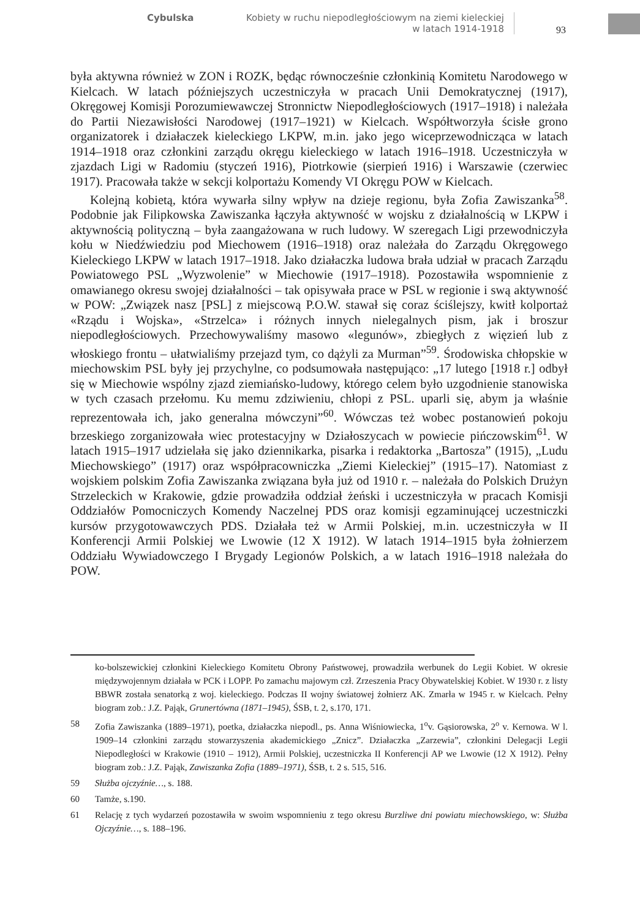Cybulska Kobiety w ruchu niepodległościowym na ziemi kieleckiej
w latach 1914-1918
93
była aktywna również w ZON i ROZK, będąc równocześnie członkinią Komitetu Narodowego w Kielcach. W latach późniejszych uczestniczyła w pracach Unii Demokratycznej (1917), Okręgowej Komisji Porozumiewawczej Stronnictw Niepodległościowych (1917–1918) i należała do Partii Niezawisłości Narodowej (1917–1921) w Kielcach. Współtworzyła ścisłe grono organizatorek i działaczek kieleckiego LKPW, m.in. jako jego wiceprzewodnicząca w latach 1914–1918 oraz członkini zarządu okręgu kieleckiego w latach 1916–1918. Uczestniczyła w zjazdach Ligi w Radomiu (styczeń 1916), Piotrkowie (sierpień 1916) i Warszawie (czerwiec 1917). Pracowała także w sekcji kolportażu Komendy VI Okręgu POW w Kielcach.
Kolejną kobietą, która wywarła silny wpływ na dzieje regionu, była Zofia Zawiszanka<sup>58</sup>. Podobnie jak Filipkowska Zawiszanka łączyła aktywność w wojsku z działalnością w LKPW i aktywnością polityczną – była zaangażowana w ruch ludowy. W szeregach Ligi przewodniczyła kołu w Niedźwiedziu pod Miechowem (1916–1918) oraz należała do Zarządu Okręgowego Kieleckiego LKPW w latach 1917–1918. Jako działaczka ludowa brała udział w pracach Zarządu Powiatowego PSL „Wyzwolenie” w Miechowie (1917–1918). Pozostawiła wspomnienie z omawianego okresu swojej działalności – tak opisywała prace w PSL w regionie i swą aktywność w POW: „Związek nasz [PSL] z miejscową P.O.W. stawał się coraz ściślejszy, kwitł kolportaż «Rządu i Wojska», «Strzelca» i różnych innych nielegalnych pism, jak i broszur niepodległościowych. Przechowywaliśmy masowo «legunów», zbiegłych z więzień lub z włoskiego frontu – ułatwialiśmy przejazd tym, co dążyli za Murman”<sup>59</sup>. Środowiska chłopskie w miechowskim PSL były jej przychylne, co podsumowała następująco: „17 lutego [1918 r.] odbył się w Miechowie wspólny zjazd ziemiańsko-ludowy, którego celem było uzgodnienie stanowiska w tych czasach przełomu. Ku memu zdziwieniu, chłopi z PSL. uparli się, abym ja właśnie reprezentowała ich, jako generalna mówczyni”<sup>60</sup>. Wówczas też wobec postanowień pokoju brzeskiego zorganizowała wiec protestacyjny w Działoszycach w powiecie pińczowskim<sup>61</sup>. W latach 1915–1917 udzielała się jako dziennikarka, pisarka i redaktorka „Bartosza” (1915), „Ludu Miechowskiego” (1917) oraz współpracowniczka „Ziemi Kieleckiej” (1915–17). Natomiast z wojskiem polskim Zofia Zawiszanka związana była już od 1910 r. – należała do Polskich Drużyn Strzeleckich w Krakowie, gdzie prowadziła oddział żeński i uczestniczyła w pracach Komisji Oddziałów Pomocniczych Komendy Naczelnej PDS oraz komisji egzaminującej uczestniczki kursów przygotowawczych PDS. Działała też w Armii Polskiej, m.in. uczestniczyła w II Konferencji Armii Polskiej we Lwowie (12 X 1912). W latach 1914–1915 była żołnierzem Oddziału Wywiadowczego I Brygady Legionów Polskich, a w latach 1916–1918 należała do POW.
ko-bolszewickiej członkini Kieleckiego Komitetu Obrony Państwowej, prowadziła werbunek do Legii Kobiet. W okresie międzywojennym działała w PCK i LOPP. Po zamachu majowym czł. Zrzeszenia Pracy Obywatelskiej Kobiet. W 1930 r. z listy BBWR została senatorką z woj. kieleckiego. Podczas II wojny światowej żołnierz AK. Zmarła w 1945 r. w Kielcach. Pełny biogram zob.: J.Z. Pająk, Grunertówna (1871–1945), ŚSB, t. 2, s.170, 171.
58 Zofia Zawiszanka (1889–1971), poetka, działaczka niepodl., ps. Anna Wiśniowiecka, 1<sup>o</sup>v. Gąsiorowska, 2<sup>o</sup> v. Kernowa. W l. 1909–14 członkini zarządu stowarzyszenia akademickiego „Znicz”. Działaczka „Zarzewia”, członkini Delegacji Legii Niepodległości w Krakowie (1910 – 1912), Armii Polskiej, uczestniczka II Konferencji AP we Lwowie (12 X 1912). Pełny biogram zob.: J.Z. Pająk, Zawiszanka Zofia (1889–1971), ŚSB, t. 2 s. 515, 516.
59 Służba ojczyźnie…, s. 188.
60 Tamże, s.190.
61 Relację z tych wydarzeń pozostawiła w swoim wspomnieniu z tego okresu Burzliwe dni powiatu miechowskiego, w: Służba Ojczyźnie…, s. 188–196.